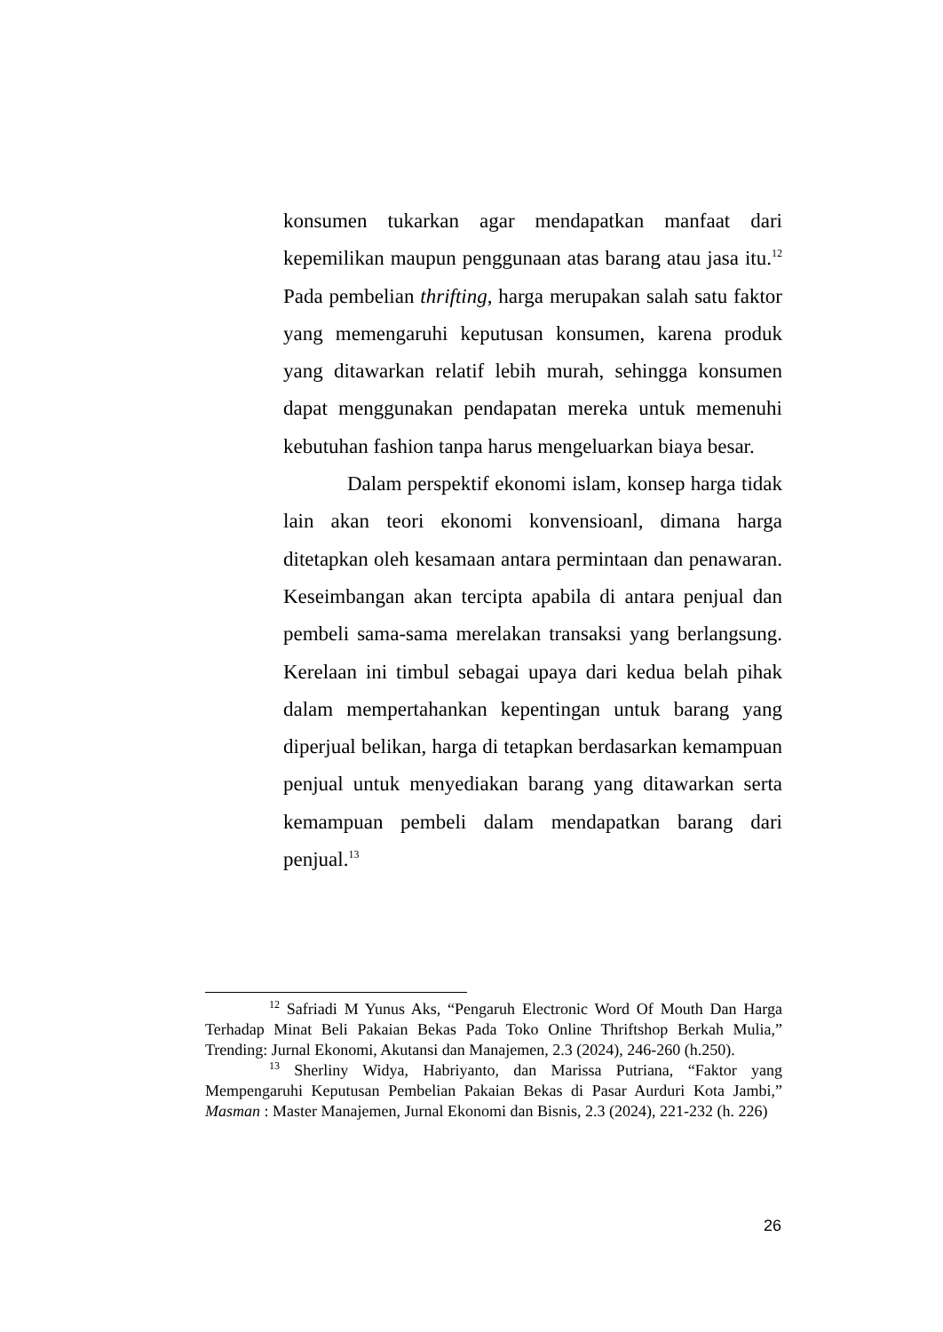konsumen tukarkan agar mendapatkan manfaat dari kepemilikan maupun penggunaan atas barang atau jasa itu.<sup>12</sup> Pada pembelian thrifting, harga merupakan salah satu faktor yang memengaruhi keputusan konsumen, karena produk yang ditawarkan relatif lebih murah, sehingga konsumen dapat menggunakan pendapatan mereka untuk memenuhi kebutuhan fashion tanpa harus mengeluarkan biaya besar.
Dalam perspektif ekonomi islam, konsep harga tidak lain akan teori ekonomi konvensioanl, dimana harga ditetapkan oleh kesamaan antara permintaan dan penawaran. Keseimbangan akan tercipta apabila di antara penjual dan pembeli sama-sama merelakan transaksi yang berlangsung. Kerelaan ini timbul sebagai upaya dari kedua belah pihak dalam mempertahankan kepentingan untuk barang yang diperjual belikan, harga di tetapkan berdasarkan kemampuan penjual untuk menyediakan barang yang ditawarkan serta kemampuan pembeli dalam mendapatkan barang dari penjual.<sup>13</sup>
<sup>12</sup> Safriadi M Yunus Aks, “Pengaruh Electronic Word Of Mouth Dan Harga Terhadap Minat Beli Pakaian Bekas Pada Toko Online Thriftshop Berkah Mulia,” Trending: Jurnal Ekonomi, Akutansi dan Manajemen, 2.3 (2024), 246-260 (h.250).
<sup>13</sup> Sherliny Widya, Habriyanto, dan Marissa Putriana, “Faktor yang Mempengaruhi Keputusan Pembelian Pakaian Bekas di Pasar Aurduri Kota Jambi,” Masman : Master Manajemen, Jurnal Ekonomi dan Bisnis, 2.3 (2024), 221-232 (h. 226)
26